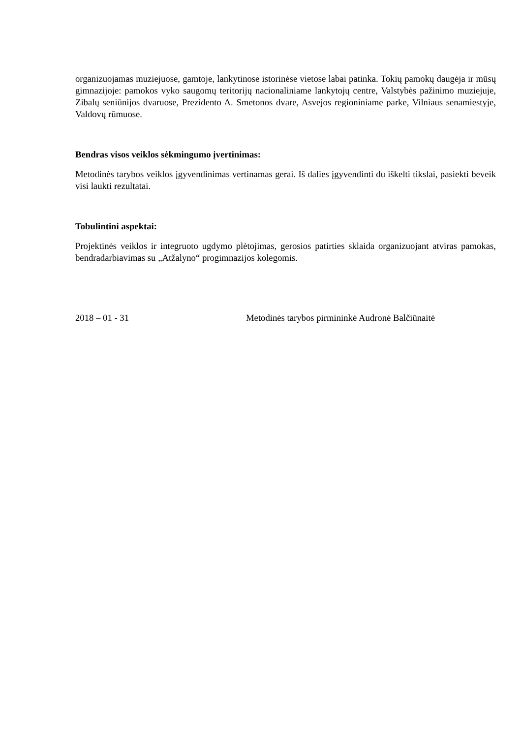organizuojamas muziejuose, gamtoje, lankytinose istorinėse vietose labai patinka. Tokių pamokų daugėja ir mūsų gimnazijoje: pamokos vyko saugomų teritorijų nacionaliniame lankytojų centre, Valstybės pažinimo muziejuje, Zibalų seniūnijos dvaruose, Prezidento A. Smetonos dvare, Asvejos regioniniame parke, Vilniaus senamiestyje, Valdovų rūmuose.
Bendras visos veiklos sėkmingumo įvertinimas:
Metodinės tarybos veiklos įgyvendinimas vertinamas gerai. Iš dalies įgyvendinti du iškelti tikslai, pasiekti beveik visi laukti rezultatai.
Tobulintini aspektai:
Projektinės veiklos ir integruoto ugdymo plėtojimas, gerosios patirties sklaida organizuojant atviras pamokas, bendradarbiavimas su „Atžalyno“ progimnazijos kolegomis.
2018 – 01 - 31 Metodinės tarybos pirmininkė Audronė Balčiūnaitė